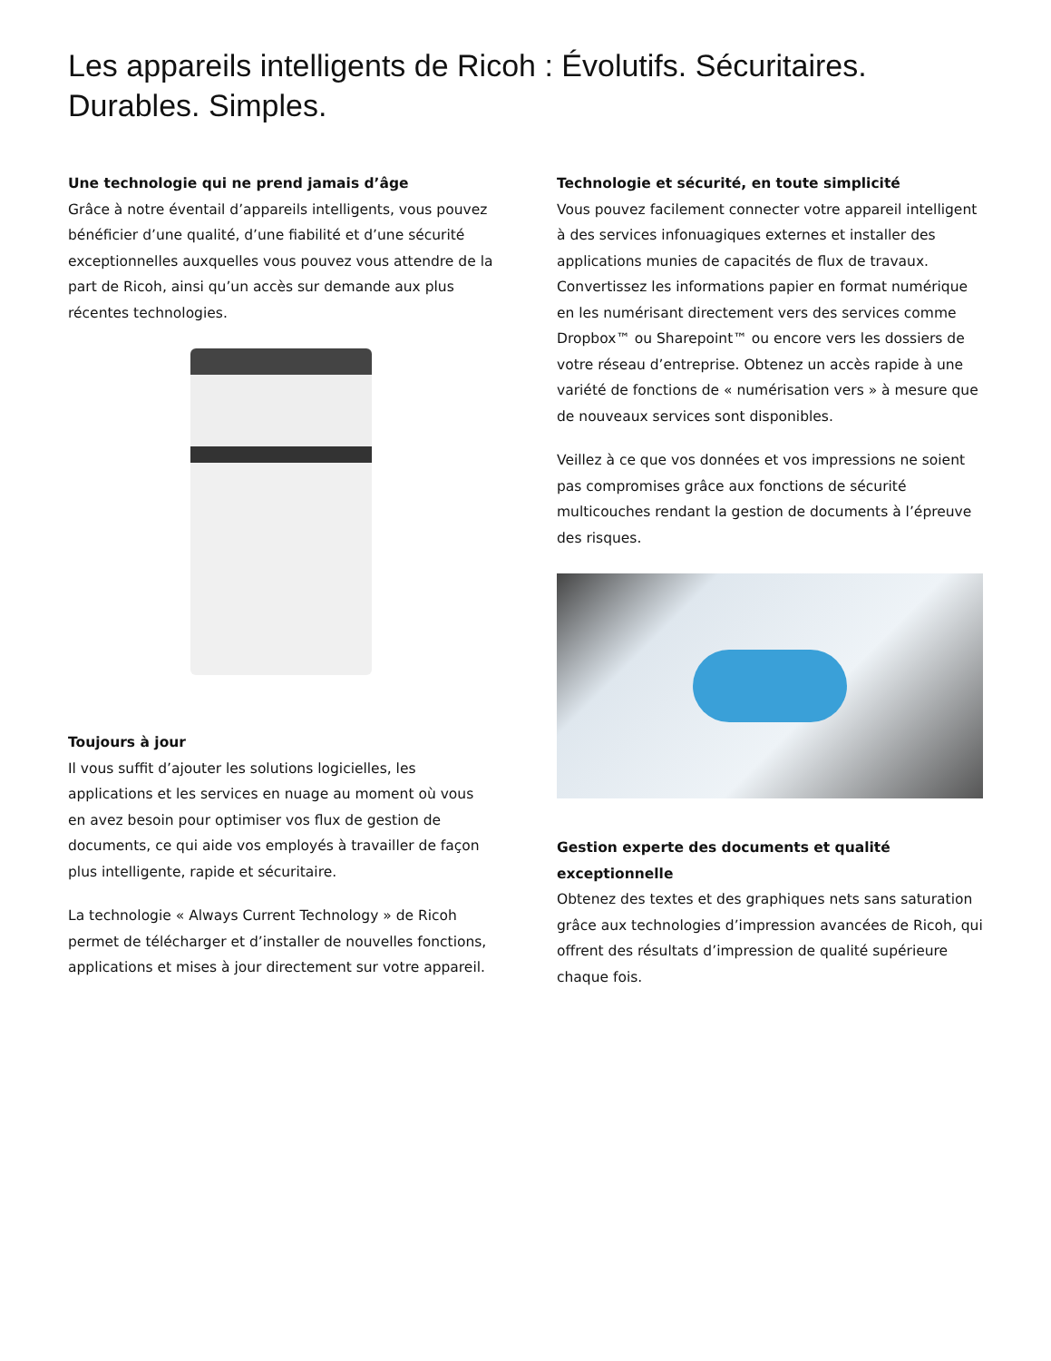Les appareils intelligents de Ricoh : Évolutifs. Sécuritaires. Durables. Simples.
Une technologie qui ne prend jamais d’âge
Grâce à notre éventail d’appareils intelligents, vous pouvez bénéficier d’une qualité, d’une fiabilité et d’une sécurité exceptionnelles auxquelles vous pouvez vous attendre de la part de Ricoh, ainsi qu’un accès sur demande aux plus récentes technologies.
Toujours à jour
Il vous suffit d’ajouter les solutions logicielles, les applications et les services en nuage au moment où vous en avez besoin pour optimiser vos flux de gestion de documents, ce qui aide vos employés à travailler de façon plus intelligente, rapide et sécuritaire.
La technologie « Always Current Technology » de Ricoh permet de télécharger et d’installer de nouvelles fonctions, applications et mises à jour directement sur votre appareil.
Technologie et sécurité, en toute simplicité
Vous pouvez facilement connecter votre appareil intelligent à des services infonuagiques externes et installer des applications munies de capacités de flux de travaux. Convertissez les informations papier en format numérique en les numérisant directement vers des services comme Dropbox™ ou Sharepoint™ ou encore vers les dossiers de votre réseau d’entreprise. Obtenez un accès rapide à une variété de fonctions de « numérisation vers » à mesure que de nouveaux services sont disponibles.
Veillez à ce que vos données et vos impressions ne soient pas compromises grâce aux fonctions de sécurité multicouches rendant la gestion de documents à l’épreuve des risques.
Gestion experte des documents et qualité exceptionnelle
Obtenez des textes et des graphiques nets sans saturation grâce aux technologies d’impression avancées de Ricoh, qui offrent des résultats d’impression de qualité supérieure chaque fois.